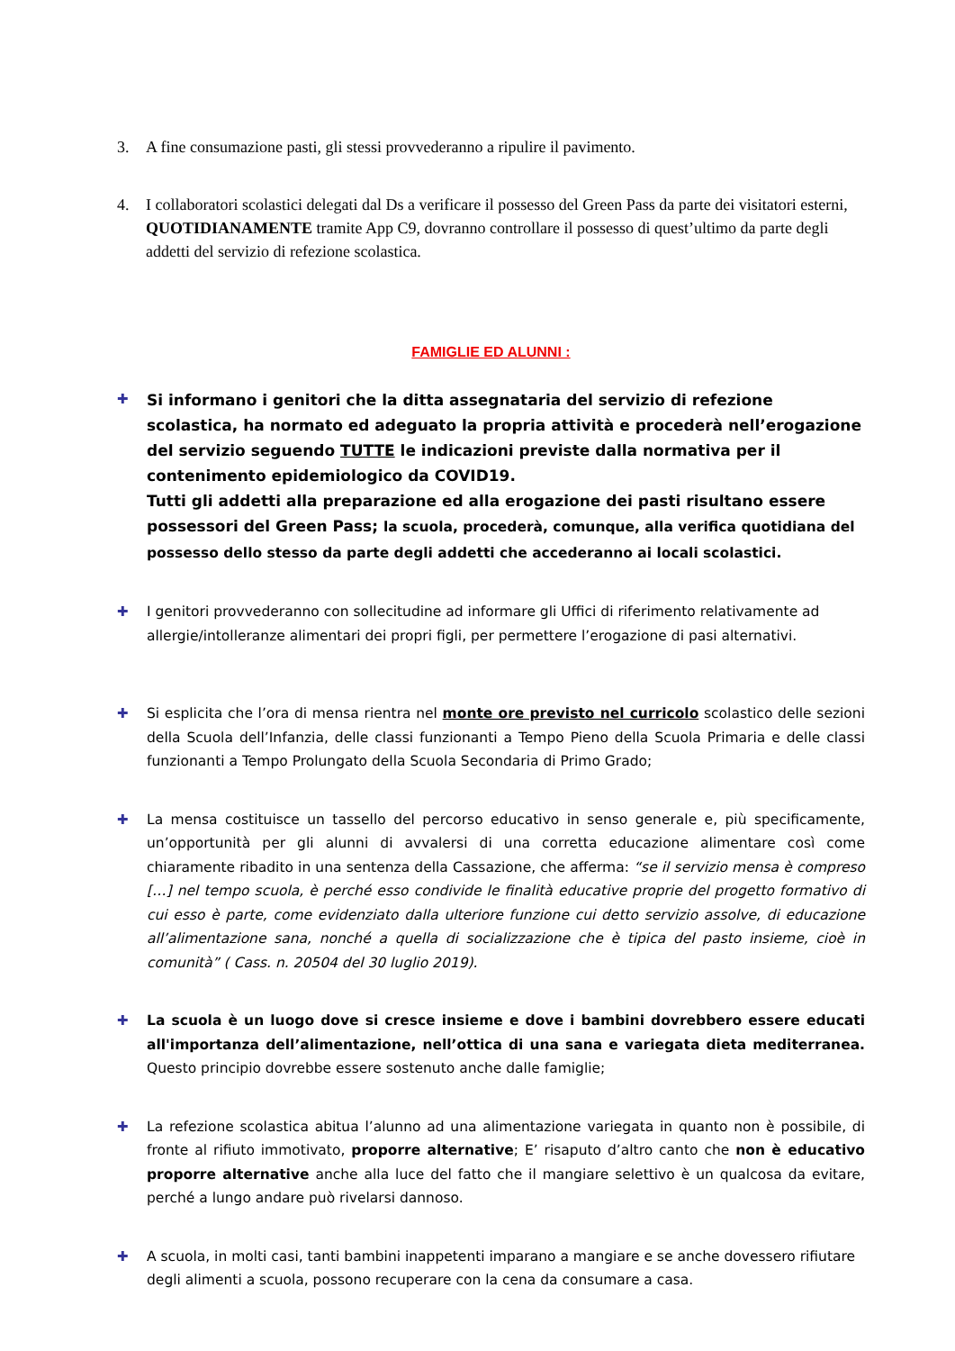3. A fine consumazione pasti, gli stessi provvederanno a ripulire il pavimento.
4. I collaboratori scolastici delegati dal Ds a verificare il possesso del Green Pass da parte dei visitatori esterni, QUOTIDIANAMENTE tramite App C9, dovranno controllare il possesso di quest’ultimo da parte degli addetti del servizio di refezione scolastica.
FAMIGLIE ED ALUNNI :
✚
Si informano i genitori che la ditta assegnataria del servizio di refezione scolastica, ha normato ed adeguato la propria attività e procederà nell’erogazione del servizio seguendo TUTTE le indicazioni previste dalla normativa per il contenimento epidemiologico da COVID19.
Tutti gli addetti alla preparazione ed alla erogazione dei pasti risultano essere possessori del Green Pass; la scuola, procederà, comunque, alla verifica quotidiana del possesso dello stesso da parte degli addetti che accederanno ai locali scolastici.
✚ I genitori provvederanno con sollecitudine ad informare gli Uffici di riferimento relativamente ad allergie/intolleranze alimentari dei propri figli, per permettere l’erogazione di pasi alternativi.
✚ Si esplicita che l’ora di mensa rientra nel monte ore previsto nel curricolo scolastico delle sezioni della Scuola dell’Infanzia, delle classi funzionanti a Tempo Pieno della Scuola Primaria e delle classi funzionanti a Tempo Prolungato della Scuola Secondaria di Primo Grado;
✚ La mensa costituisce un tassello del percorso educativo in senso generale e, più specificamente, un’opportunità per gli alunni di avvalersi di una corretta educazione alimentare così come chiaramente ribadito in una sentenza della Cassazione, che afferma: “se il servizio mensa è compreso […] nel tempo scuola, è perché esso condivide le finalità educative proprie del progetto formativo di cui esso è parte, come evidenziato dalla ulteriore funzione cui detto servizio assolve, di educazione all’alimentazione sana, nonché a quella di socializzazione che è tipica del pasto insieme, cioè in comunità” ( Cass. n. 20504 del 30 luglio 2019).
✚ La scuola è un luogo dove si cresce insieme e dove i bambini dovrebbero essere educati all'importanza dell’alimentazione, nell’ottica di una sana e variegata dieta mediterranea. Questo principio dovrebbe essere sostenuto anche dalle famiglie;
✚ La refezione scolastica abitua l’alunno ad una alimentazione variegata in quanto non è possibile, di fronte al rifiuto immotivato, proporre alternative; E’ risaputo d’altro canto che non è educativo proporre alternative anche alla luce del fatto che il mangiare selettivo è un qualcosa da evitare, perché a lungo andare può rivelarsi dannoso.
✚ A scuola, in molti casi, tanti bambini inappetenti imparano a mangiare e se anche dovessero rifiutare degli alimenti a scuola, possono recuperare con la cena da consumare a casa.